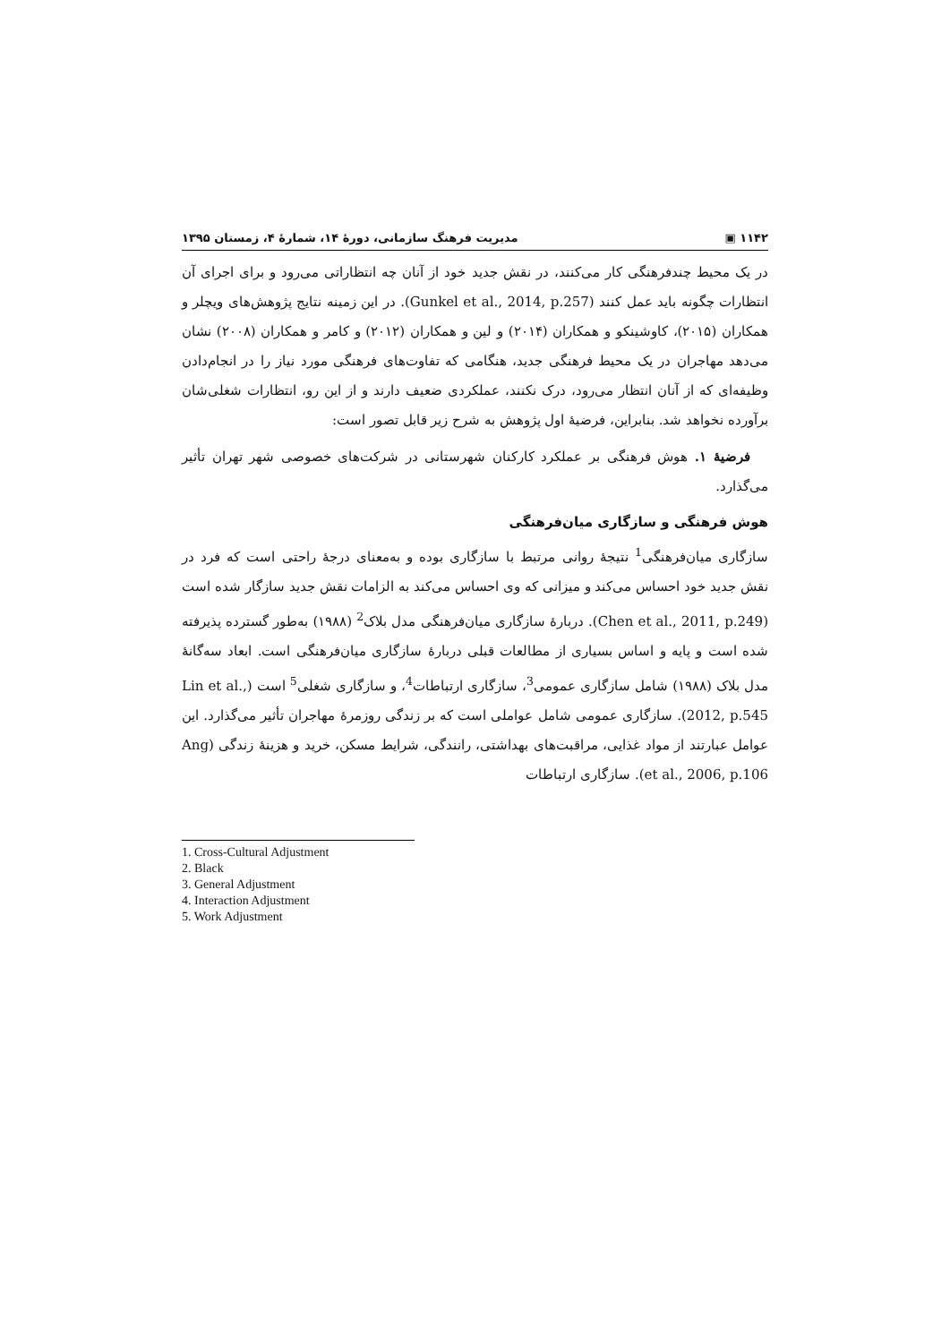۱۱۴۲ ▣ مدیریت فرهنگ سازمانی، دورهٔ ۱۴، شمارهٔ ۴، زمستان ۱۳۹۵
در یک محیط چندفرهنگی کار می‌کنند، در نقش جدید خود از آنان چه انتظاراتی می‌رود و برای اجرای آن انتظارات چگونه باید عمل کنند (Gunkel et al., 2014, p.257). در این زمینه نتایج پژوهش‌های ویچلر و همکاران (۲۰۱۵)، کاوشینکو و همکاران (۲۰۱۴) و لین و همکاران (۲۰۱۲) و کامر و همکاران (۲۰۰۸) نشان می‌دهد مهاجران در یک محیط فرهنگی جدید، هنگامی که تفاوت‌های فرهنگی مورد نیاز را در انجام‌دادن وظیفه‌ای که از آنان انتظار می‌رود، درک نکنند، عملکردی ضعیف دارند و از این رو، انتظارات شغلی‌شان برآورده نخواهد شد. بنابراین، فرضیهٔ اول پژوهش به شرح زیر قابل تصور است:
فرضیهٔ ۱. هوش فرهنگی بر عملکرد کارکنان شهرستانی در شرکت‌های خصوصی شهر تهران تأثیر می‌گذارد.
هوش فرهنگی و سازگاری میان‌فرهنگی
سازگاری میان‌فرهنگی<sup>1</sup> نتیجهٔ روانی مرتبط با سازگاری بوده و به‌معنای درجهٔ راحتی است که فرد در نقش جدید خود احساس می‌کند و میزانی که وی احساس می‌کند به الزامات نقش جدید سازگار شده است (Chen et al., 2011, p.249). دربارهٔ سازگاری میان‌فرهنگی مدل بلاک<sup>2</sup> (۱۹۸۸) به‌طور گسترده پذیرفته شده است و پایه و اساس بسیاری از مطالعات قبلی دربارهٔ سازگاری میان‌فرهنگی است. ابعاد سه‌گانهٔ مدل بلاک (۱۹۸۸) شامل سازگاری عمومی<sup>3</sup>، سازگاری ارتباطات<sup>4</sup>، و سازگاری شغلی<sup>5</sup> است (Lin et al., 2012, p.545). سازگاری عمومی شامل عواملی است که بر زندگی روزمرهٔ مهاجران تأثیر می‌گذارد. این عوامل عبارتند از مواد غذایی، مراقبت‌های بهداشتی، رانندگی، شرایط مسکن، خرید و هزینهٔ زندگی (Ang et al., 2006, p.106). سازگاری ارتباطات
1. Cross-Cultural Adjustment
2. Black
3. General Adjustment
4. Interaction Adjustment
5. Work Adjustment